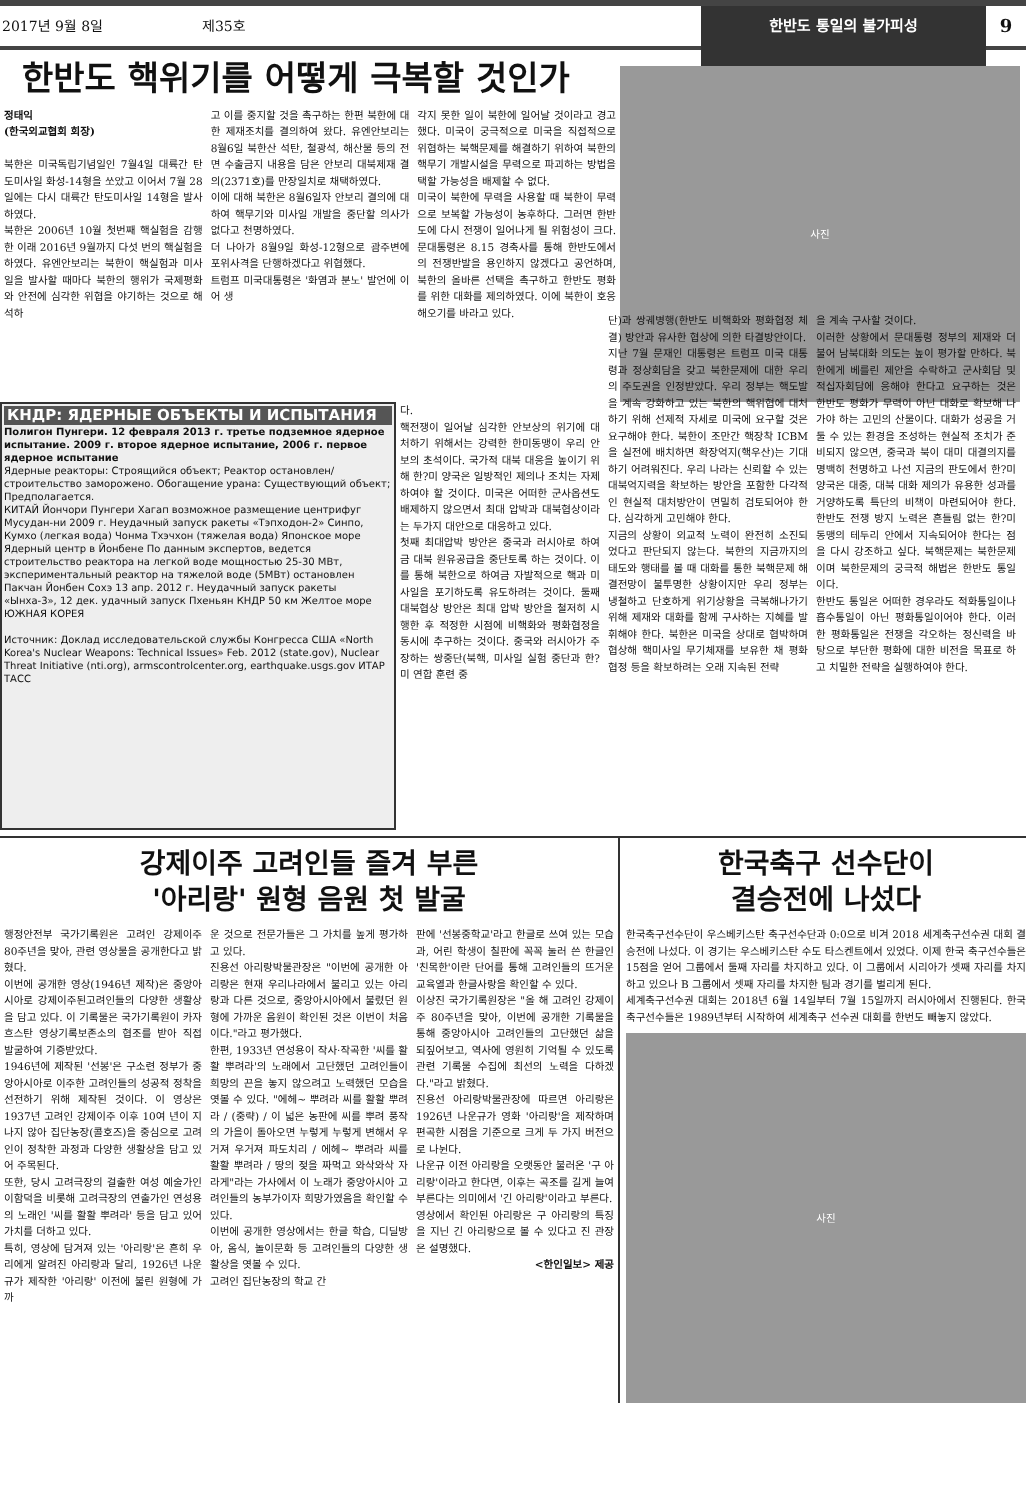2017년 9월 8일 제35호
한반도 통일의 불가피성
9
한반도 핵위기를 어떻게 극복할 것인가
정태익
(한국외교협회 회장)
북한은 미국독립기념일인 7월4일 대륙간 탄도미사일 화성-14형을 쏘았고 이어서 7월 28일에는 다시 대륙간 탄도미사일 14형을 발사하였다.
북한은 2006년 10월 첫번째 핵실험을 감행한 이래 2016년 9월까지 다섯 번의 핵실험을 하였다. 유엔안보리는 북한이 핵실험과 미사일을 발사할 때마다 북한의 행위가 국제평화와 안전에 심각한 위협을 야기하는 것으로 해석하
고 이를 중지할 것을 촉구하는 한편 북한에 대한 제재조치를 결의하여 왔다. 유엔안보리는 8월6일 북한산 석탄, 철광석, 해산물 등의 전면 수출금지 내용을 담은 안보리 대북제재 결의(2371호)를 만장일치로 채택하였다.
이에 대해 북한은 8월6일자 안보리 결의에 대하여 핵무기와 미사일 개발을 중단할 의사가 없다고 천명하였다.
더 나아가 8월9일 화성-12형으로 괌주변에 포위사격을 단행하겠다고 위협했다.
트럼프 미국대통령은 '화염과 분노' 발언에 이어 생
각지 못한 일이 북한에 일어날 것이라고 경고했다. 미국이 궁극적으로 미국을 직접적으로 위협하는 북핵문제를 해결하기 위하여 북한의 핵무기 개발시설을 무력으로 파괴하는 방법을 택할 가능성을 배제할 수 없다.
미국이 북한에 무력을 사용할 때 북한이 무력으로 보복할 가능성이 농후하다. 그러면 한반도에 다시 전쟁이 일어나게 될 위험성이 크다. 문대통령은 8.15 경축사를 통해 한반도에서의 전쟁반발을 용인하지 않겠다고 공언하며, 북한의 올바른 선택을 촉구하고 한반도 평화를 위한 대화를 제의하였다. 이에 북한이 호응해오기를 바라고 있다.
사진
КНДР: ЯДЕРНЫЕ ОБЪЕКТЫ И ИСПЫТАНИЯ
Полигон Пунгери. 12 февраля 2013 г. третье подземное ядерное испытание. 2009 г. второе ядерное испытание, 2006 г. первое ядерное испытание
Ядерные реакторы: Строящийся объект; Реактор остановлен/ строительство заморожено. Обогащение урана: Существующий объект; Предполагается.
КИТАЙ Йончори Пунгери Хагап возможное размещение центрифуг Мусудан-ни 2009 г. Неудачный запуск ракеты «Тэпходон-2» Синпо, Кумхо (легкая вода) Чонма Тхэчхон (тяжелая вода) Японское море Ядерный центр в Йонбене По данным экспертов, ведется строительство реактора на легкой воде мощностью 25-30 МВт, экспериментальный реактор на тяжелой воде (5МВт) остановлен Пакчан Йонбен Сохэ 13 апр. 2012 г. Неудачный запуск ракеты «Ынха-3», 12 дек. удачный запуск Пхеньян КНДР 50 км Желтое море ЮЖНАЯ КОРЕЯ
Источник: Доклад исследовательской службы Конгресса США «North Korea's Nuclear Weapons: Technical Issues» Feb. 2012 (state.gov), Nuclear Threat Initiative (nti.org), armscontrolcenter.org, earthquake.usgs.gov ИТАР ТАСС
다.
핵전쟁이 일어날 심각한 안보상의 위기에 대처하기 위해서는 강력한 한미동맹이 우리 안보의 초석이다. 국가적 대북 대응을 높이기 위해 한?미 양국은 일방적인 제의나 조치는 자제하여야 할 것이다. 미국은 어떠한 군사옵션도 배제하지 않으면서 최대 압박과 대북협상이라는 두가지 대안으로 대응하고 있다.
첫째 최대압박 방안은 중국과 러시아로 하여금 대북 원유공급을 중단토록 하는 것이다. 이를 통해 북한으로 하여금 자발적으로 핵과 미사일을 포기하도록 유도하려는 것이다. 둘째 대북협상 방안은 최대 압박 방안을 철저히 시행한 후 적정한 시점에 비핵화와 평화협정을 동시에 추구하는 것이다. 중국와 러시아가 주장하는 쌍중단(북핵, 미사일 실험 중단과 한?미 연합 훈련 중
단)과 쌍궤병행(한반도 비핵화와 평화협정 체결) 방안과 유사한 협상에 의한 타결방안이다.
지난 7월 문재인 대통령은 트럼프 미국 대통령과 정상회담을 갖고 북한문제에 대한 우리의 주도권을 인정받았다. 우리 정부는 핵도발을 계속 강화하고 있는 북한의 핵위협에 대처하기 위해 선제적 자세로 미국에 요구할 것은 요구해야 한다. 북한이 조만간 핵장착 ICBM을 실전에 배치하면 확장억지(핵우산)는 기대하기 어려워진다. 우리 나라는 신뢰할 수 있는 대북억지력을 확보하는 방안을 포함한 다각적인 현실적 대처방안이 면밀히 검토되어야 한다. 심각하게 고민해야 한다.
지금의 상황이 외교적 노력이 완전히 소진되었다고 판단되지 않는다. 북한의 지금까지의 태도와 행태를 볼 때 대화를 통한 북핵문제 해결전망이 불투명한 상황이지만 우리 정부는 냉철하고 단호하게 위기상황을 극복해나가기 위해 제재와 대화를 함께 구사하는 지혜를 발휘해야 한다. 북한은 미국을 상대로 협박하며 협상해 핵미사일 무기체재를 보유한 채 평화협정 등을 확보하려는 오래 지속된 전략
을 계속 구사할 것이다.
이러한 상황에서 문대통령 정부의 제재와 더불어 남북대화 의도는 높이 평가할 만하다. 북한에게 베를린 제안을 수락하고 군사회담 및 적십자회담에 응해야 한다고 요구하는 것은 한반도 평화가 무력이 아닌 대화로 확보해 나가야 하는 고민의 산물이다. 대화가 성공을 거둘 수 있는 환경을 조성하는 현실적 조치가 준비되지 않으면, 중국과 북이 대미 대결의지를 명백히 천명하고 나선 지금의 판도에서 한?미 양국은 대중, 대북 대화 제의가 유용한 성과를 거양하도록 특단의 비책이 마련되어야 한다. 한반도 전쟁 방지 노력은 흔들림 없는 한?미 동맹의 테두리 안에서 지속되어야 한다는 점을 다시 강조하고 싶다. 북핵문제는 북한문제이며 북한문제의 궁극적 해법은 한반도 통일이다.
한반도 통일은 어떠한 경우라도 적화통일이나 흡수통일이 아닌 평화통일이어야 한다. 이러한 평화통일은 전쟁을 각오하는 정신력을 바탕으로 부단한 평화에 대한 비전을 목표로 하고 치밀한 전략을 실행하여야 한다.
강제이주 고려인들 즐겨 부른
'아리랑' 원형 음원 첫 발굴
행정안전부 국가기록원은 고려인 강제이주 80주년을 맞아, 관련 영상물을 공개한다고 밝혔다.
이번에 공개한 영상(1946년 제작)은 중앙아시아로 강제이주된고려인들의 다양한 생활상을 담고 있다. 이 기록물은 국가기록원이 카자흐스탄 영상기록보존소의 협조를 받아 직접 발굴하여 기증받았다.
1946년에 제작된 '선봉'은 구소련 정부가 중앙아시아로 이주한 고려인들의 성공적 정착을 선전하기 위해 제작된 것이다. 이 영상은 1937년 고려인 강제이주 이후 10여 년이 지나지 않아 집단농장(콜호즈)을 중심으로 고려인이 정착한 과정과 다양한 생활상을 담고 있어 주목된다.
또한, 당시 고려극장의 걸출한 여성 예술가인 이함덕을 비롯해 고려극장의 연출가인 연성용의 노래인 '씨를 활활 뿌려라' 등을 담고 있어 가치를 더하고 있다.
특히, 영상에 담겨져 있는 '아리랑'은 흔히 우리에게 알려진 아리랑과 달리, 1926년 나운규가 제작한 '아리랑' 이전에 불린 원형에 가까
운 것으로 전문가들은 그 가치를 높게 평가하고 있다.
진용선 아리랑박물관장은 "이번에 공개한 아리랑은 현재 우리나라에서 불리고 있는 아리랑과 다른 것으로, 중앙아시아에서 불렸던 원형에 가까운 음원이 확인된 것은 이번이 처음이다."라고 평가했다.
한편, 1933년 연성용이 작사·작곡한 '씨를 활활 뿌려라'의 노래에서 고단했던 고려인들이 희망의 끈을 놓지 않으려고 노력했던 모습을 엿볼 수 있다. "에헤~ 뿌려라 씨를 활활 뿌려라 / (중략) / 이 넓은 농판에 씨를 뿌려 풍작의 가을이 돌아오면 누렇게 누렇게 변해서 우거져 우거져 파도치리 / 에헤~ 뿌려라 씨를 활활 뿌려라 / 땅의 젖을 짜먹고 와삭와삭 자라게"라는 가사에서 이 노래가 중앙아시아 고려인들의 농부가이자 희망가였음을 확인할 수 있다.
이번에 공개한 영상에서는 한글 학습, 디딜방아, 옴식, 놀이문화 등 고려인들의 다양한 생활상을 엿볼 수 있다.
고려인 집단농장의 학교 간
판에 '선봉중학교'라고 한글로 쓰여 있는 모습과, 어린 학생이 칠판에 꼭꼭 눌러 쓴 한글인 '친목한'이란 단어를 통해 고려인들의 뜨거운 교육열과 한글사랑을 확인할 수 있다.
이상진 국가기록원장은 "올 해 고려인 강제이주 80주년을 맞아, 이번에 공개한 기록물을 통해 중앙아시아 고려인들의 고단했던 삶을 되짚어보고, 역사에 영원히 기억될 수 있도록 관련 기록물 수집에 최선의 노력을 다하겠다."라고 밝혔다.
진용선 아리랑박물관장에 따르면 아리랑은 1926년 나운규가 영화 '아리랑'을 제작하며 편곡한 시점을 기준으로 크게 두 가지 버전으로 나뉜다.
나운규 이전 아리랑을 오랫동안 불러온 '구 아리랑'이라고 한다면, 이후는 곡조를 길게 늘여 부른다는 의미에서 '긴 아리랑'이라고 부른다.
영상에서 확인된 아리랑은 구 아리랑의 특징을 지닌 긴 아리랑으로 볼 수 있다고 진 관장은 설명했다.
<한인일보> 제공
한국축구 선수단이
결승전에 나섰다
한국축구선수단이 우스베키스탄 축구선수단과 0:0으로 비겨 2018 세계축구선수권 대회 결승전에 나섰다. 이 경기는 우스베키스탄 수도 타스켄트에서 있었다. 이제 한국 축구선수들은 15점을 얻어 그룹에서 둘째 자리를 차지하고 있다. 이 그룹에서 시리아가 셋째 자리를 차지하고 있으나 B 그룹에서 셋째 자리를 차지한 팀과 경기를 벌리게 된다.
세계축구선수권 대회는 2018년 6월 14일부터 7월 15일까지 러시아에서 진행된다. 한국 축구선수들은 1989년부터 시작하여 세계축구 선수권 대회를 한번도 빼놓지 않았다.
사진